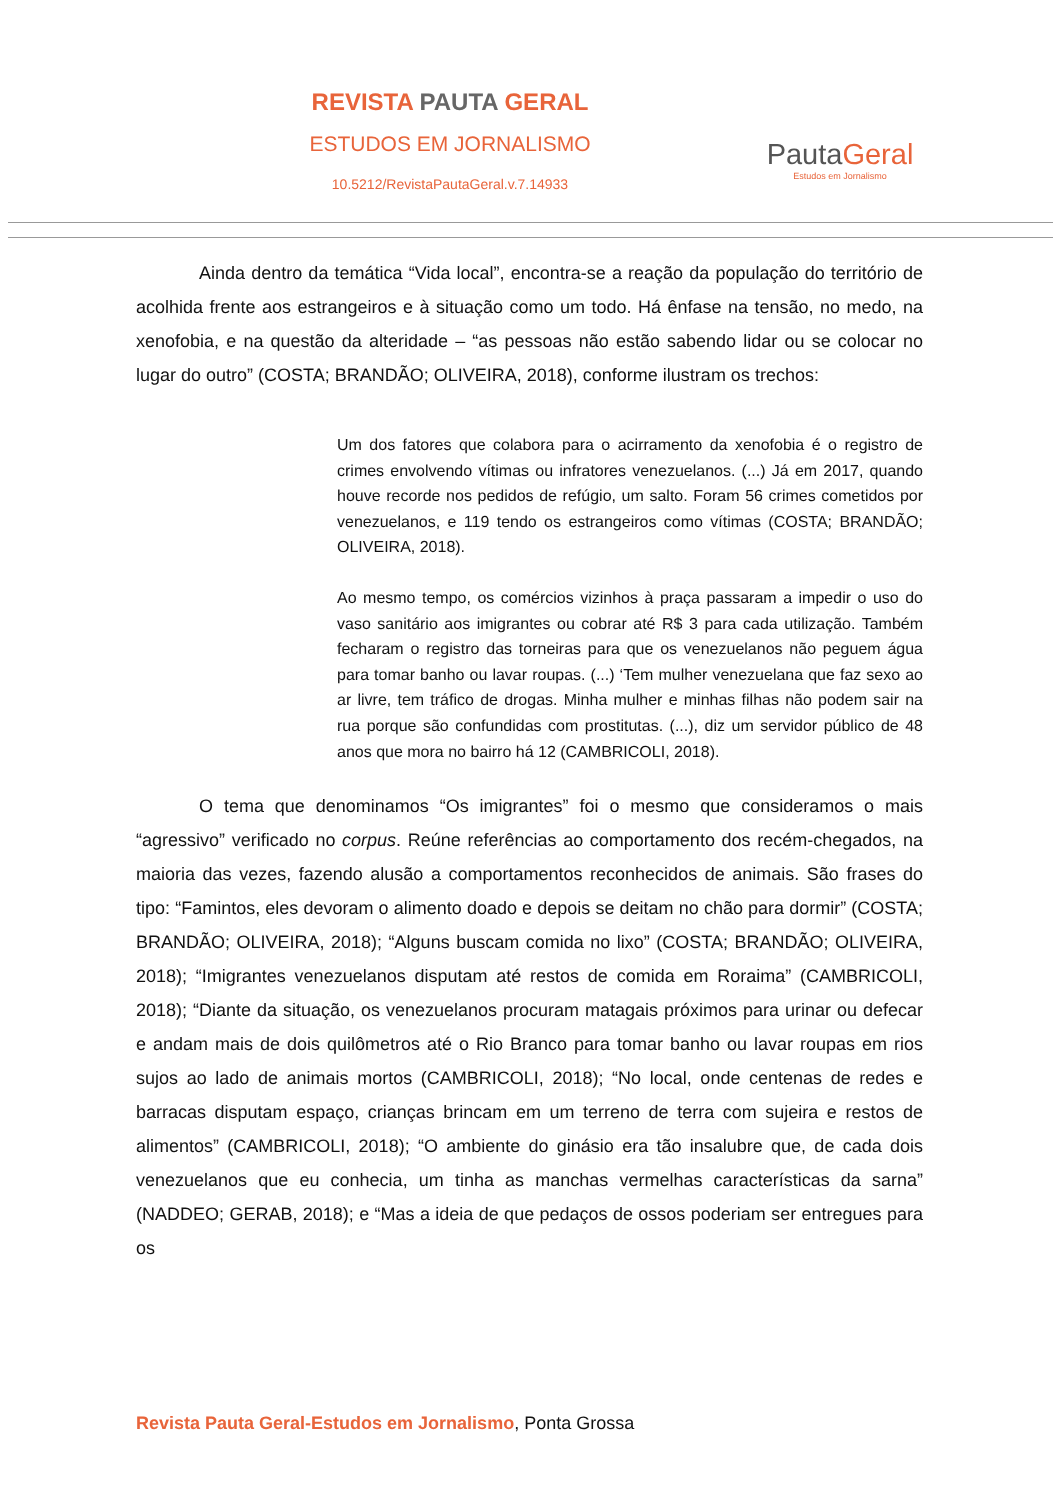REVISTA PAUTA GERAL
ESTUDOS EM JORNALISMO
10.5212/RevistaPautaGeral.v.7.14933
PautaGeral
Estudos em Jornalismo
Ainda dentro da temática “Vida local”, encontra-se a reação da população do território de acolhida frente aos estrangeiros e à situação como um todo. Há ênfase na tensão, no medo, na xenofobia, e na questão da alteridade – “as pessoas não estão sabendo lidar ou se colocar no lugar do outro” (COSTA; BRANDÃO; OLIVEIRA, 2018), conforme ilustram os trechos:
Um dos fatores que colabora para o acirramento da xenofobia é o registro de crimes envolvendo vítimas ou infratores venezuelanos. (...) Já em 2017, quando houve recorde nos pedidos de refúgio, um salto. Foram 56 crimes cometidos por venezuelanos, e 119 tendo os estrangeiros como vítimas (COSTA; BRANDÃO; OLIVEIRA, 2018).
Ao mesmo tempo, os comércios vizinhos à praça passaram a impedir o uso do vaso sanitário aos imigrantes ou cobrar até R$ 3 para cada utilização. Também fecharam o registro das torneiras para que os venezuelanos não peguem água para tomar banho ou lavar roupas. (...) ‘Tem mulher venezuelana que faz sexo ao ar livre, tem tráfico de drogas. Minha mulher e minhas filhas não podem sair na rua porque são confundidas com prostitutas. (...), diz um servidor público de 48 anos que mora no bairro há 12 (CAMBRICOLI, 2018).
O tema que denominamos “Os imigrantes” foi o mesmo que consideramos o mais “agressivo” verificado no corpus. Reúne referências ao comportamento dos recém-chegados, na maioria das vezes, fazendo alusão a comportamentos reconhecidos de animais. São frases do tipo: “Famintos, eles devoram o alimento doado e depois se deitam no chão para dormir” (COSTA; BRANDÃO; OLIVEIRA, 2018); “Alguns buscam comida no lixo” (COSTA; BRANDÃO; OLIVEIRA, 2018); “Imigrantes venezuelanos disputam até restos de comida em Roraima” (CAMBRICOLI, 2018); “Diante da situação, os venezuelanos procuram matagais próximos para urinar ou defecar e andam mais de dois quilômetros até o Rio Branco para tomar banho ou lavar roupas em rios sujos ao lado de animais mortos (CAMBRICOLI, 2018); “No local, onde centenas de redes e barracas disputam espaço, crianças brincam em um terreno de terra com sujeira e restos de alimentos” (CAMBRICOLI, 2018); “O ambiente do ginásio era tão insalubre que, de cada dois venezuelanos que eu conhecia, um tinha as manchas vermelhas características da sarna” (NADDEO; GERAB, 2018); e “Mas a ideia de que pedaços de ossos poderiam ser entregues para os
Revista Pauta Geral-Estudos em Jornalismo, Ponta Grossa